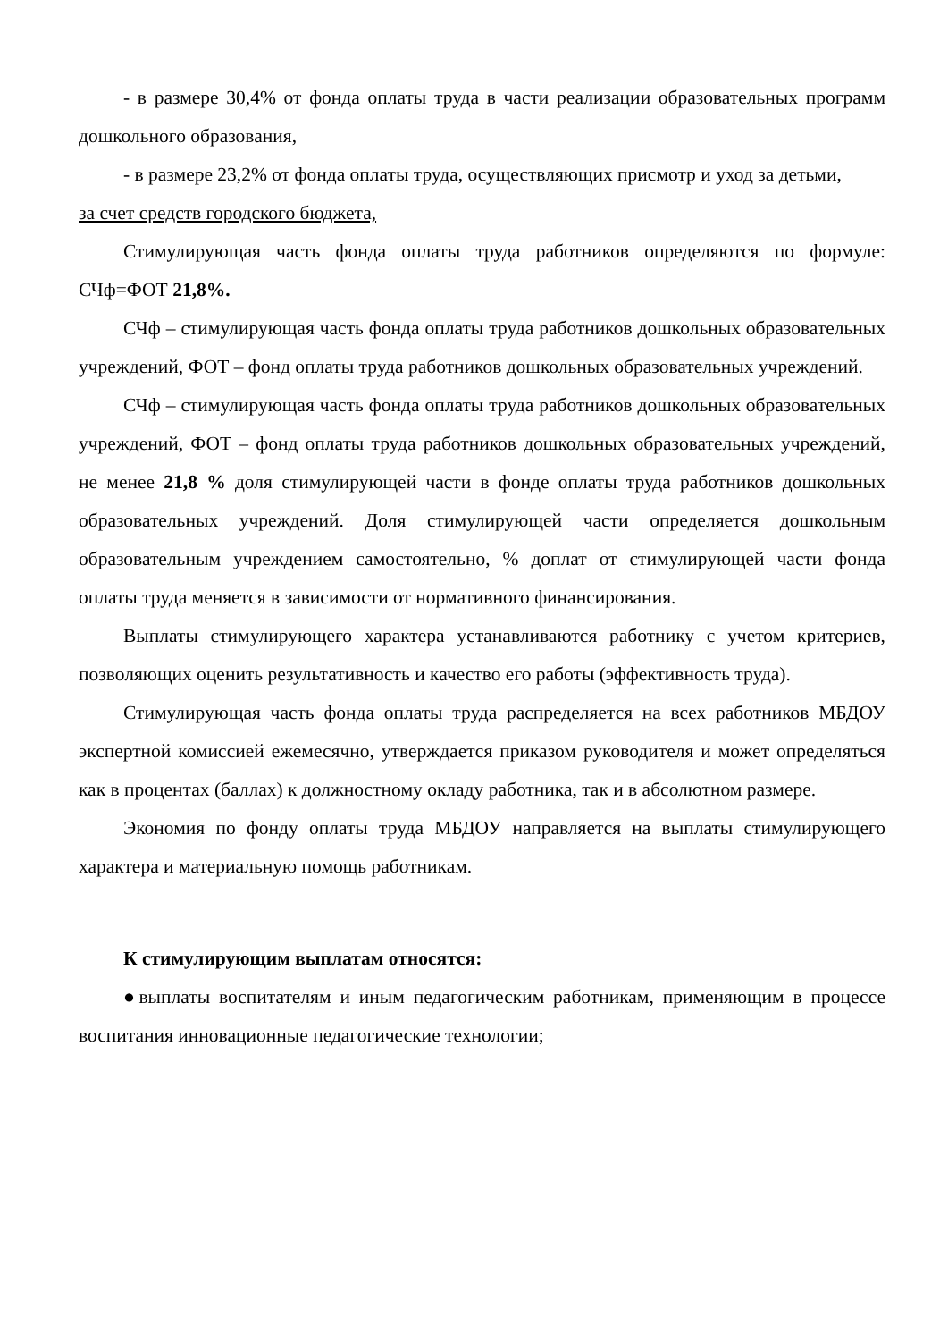- в размере 30,4% от фонда оплаты труда в части реализации образовательных программ дошкольного образования,
- в размере 23,2% от фонда оплаты труда, осуществляющих присмотр и уход за детьми,
за счет средств городского бюджета,
Стимулирующая часть фонда оплаты труда работников определяются по формуле: СЧф=ФОТ 21,8%.
СЧф – стимулирующая часть фонда оплаты труда работников дошкольных образовательных учреждений, ФОТ – фонд оплаты труда работников дошкольных образовательных учреждений.
СЧф – стимулирующая часть фонда оплаты труда работников дошкольных образовательных учреждений, ФОТ – фонд оплаты труда работников дошкольных образовательных учреждений, не менее 21,8 % доля стимулирующей части в фонде оплаты труда работников дошкольных образовательных учреждений. Доля стимулирующей части определяется дошкольным образовательным учреждением самостоятельно, % доплат от стимулирующей части фонда оплаты труда меняется в зависимости от нормативного финансирования.
Выплаты стимулирующего характера устанавливаются работнику с учетом критериев, позволяющих оценить результативность и качество его работы (эффективность труда).
Стимулирующая часть фонда оплаты труда распределяется на всех работников МБДОУ экспертной комиссией ежемесячно, утверждается приказом руководителя и может определяться как в процентах (баллах) к должностному окладу работника, так и в абсолютном размере.
Экономия по фонду оплаты труда МБДОУ направляется на выплаты стимулирующего характера и материальную помощь работникам.
К стимулирующим выплатам относятся:
●выплаты воспитателям и иным педагогическим работникам, применяющим в процессе воспитания инновационные педагогические технологии;